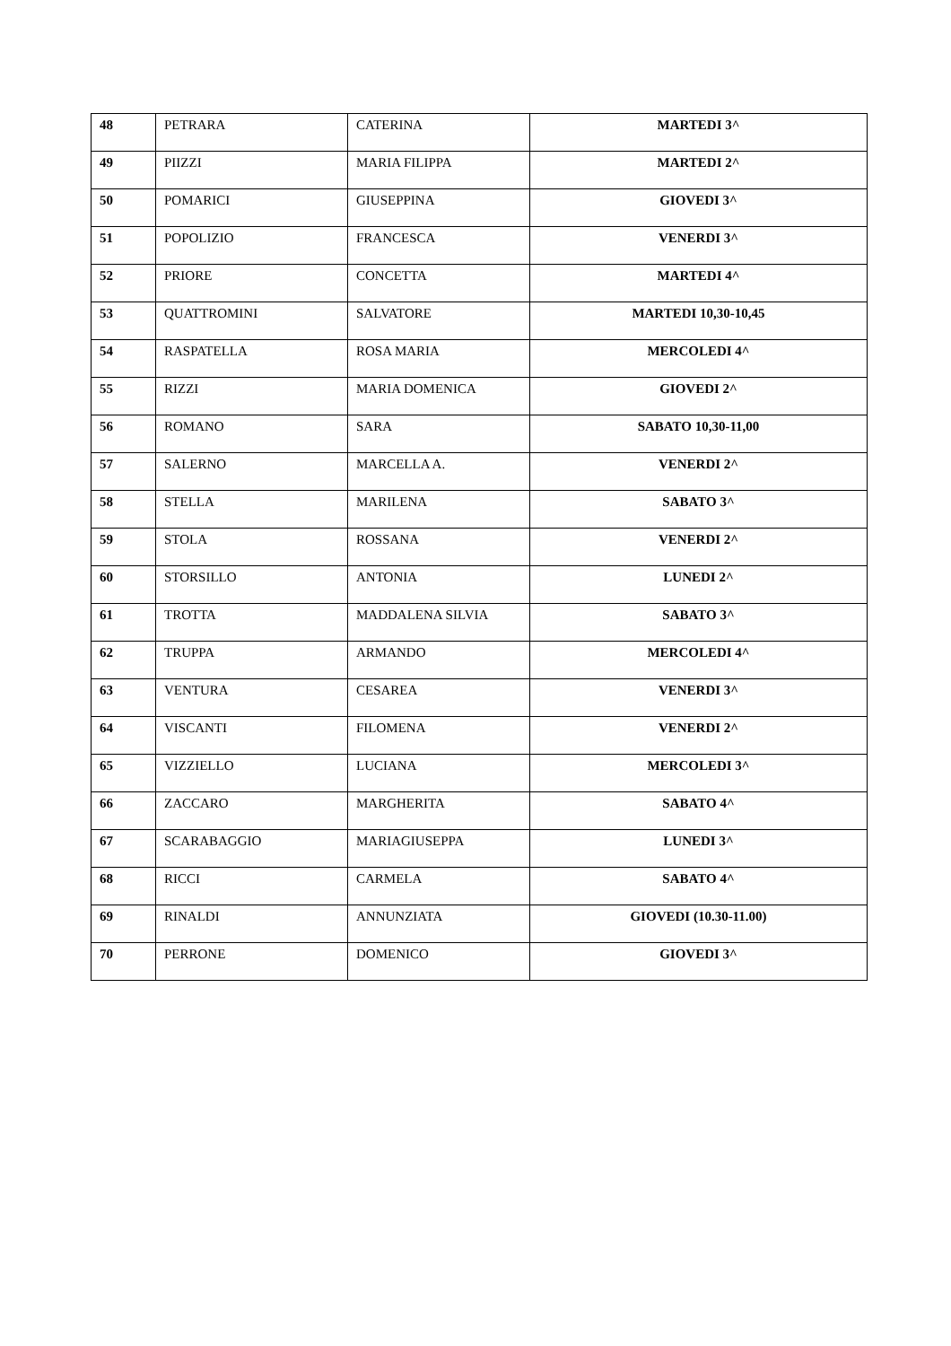| 48 | PETRARA | CATERINA | MARTEDI 3^ |
| 49 | PIIZZI | MARIA FILIPPA | MARTEDI 2^ |
| 50 | POMARICI | GIUSEPPINA | GIOVEDI 3^ |
| 51 | POPOLIZIO | FRANCESCA | VENERDI 3^ |
| 52 | PRIORE | CONCETTA | MARTEDI 4^ |
| 53 | QUATTROMINI | SALVATORE | MARTEDI 10,30-10,45 |
| 54 | RASPATELLA | ROSA MARIA | MERCOLEDI 4^ |
| 55 | RIZZI | MARIA DOMENICA | GIOVEDI 2^ |
| 56 | ROMANO | SARA | SABATO 10,30-11,00 |
| 57 | SALERNO | MARCELLA A. | VENERDI 2^ |
| 58 | STELLA | MARILENA | SABATO 3^ |
| 59 | STOLA | ROSSANA | VENERDI 2^ |
| 60 | STORSILLO | ANTONIA | LUNEDI 2^ |
| 61 | TROTTA | MADDALENA SILVIA | SABATO 3^ |
| 62 | TRUPPA | ARMANDO | MERCOLEDI 4^ |
| 63 | VENTURA | CESAREA | VENERDI 3^ |
| 64 | VISCANTI | FILOMENA | VENERDI 2^ |
| 65 | VIZZIELLO | LUCIANA | MERCOLEDI 3^ |
| 66 | ZACCARO | MARGHERITA | SABATO 4^ |
| 67 | SCARABAGGIO | MARIAGIUSEPPA | LUNEDI 3^ |
| 68 | RICCI | CARMELA | SABATO 4^ |
| 69 | RINALDI | ANNUNZIATA | GIOVEDI (10.30-11.00) |
| 70 | PERRONE | DOMENICO | GIOVEDI 3^ |